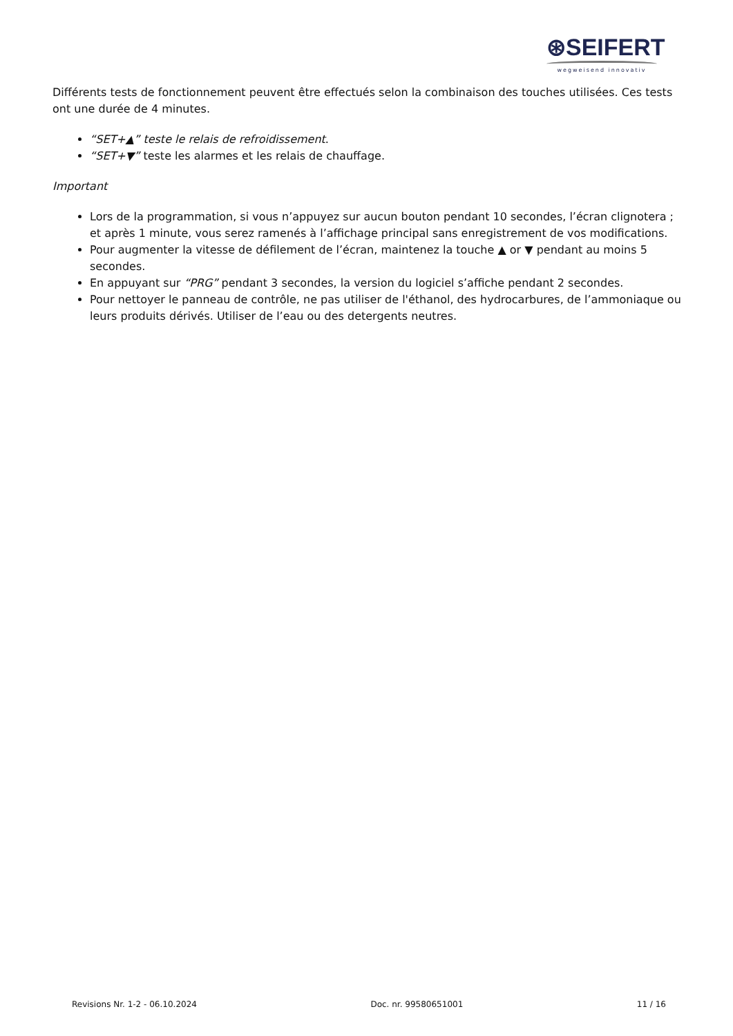⊛SEIFERT
wegweisend innovativ
Différents tests de fonctionnement peuvent être effectués selon la combinaison des touches utilisées. Ces tests ont une durée de 4 minutes.
“SET+▲” teste le relais de refroidissement.
“SET+▼” teste les alarmes et les relais de chauffage.
Important
Lors de la programmation, si vous n’appuyez sur aucun bouton pendant 10 secondes, l’écran clignotera ; et après 1 minute, vous serez ramenés à l’affichage principal sans enregistrement de vos modifications.
Pour augmenter la vitesse de défilement de l’écran, maintenez la touche ▲ or ▼ pendant au moins 5 secondes.
En appuyant sur “PRG” pendant 3 secondes, la version du logiciel s’affiche pendant 2 secondes.
Pour nettoyer le panneau de contrôle, ne pas utiliser de l'éthanol, des hydrocarbures, de l’ammoniaque ou leurs produits dérivés. Utiliser de l’eau ou des detergents neutres.
Revisions Nr. 1-2 - 06.10.2024 Doc. nr. 99580651001 11 / 16